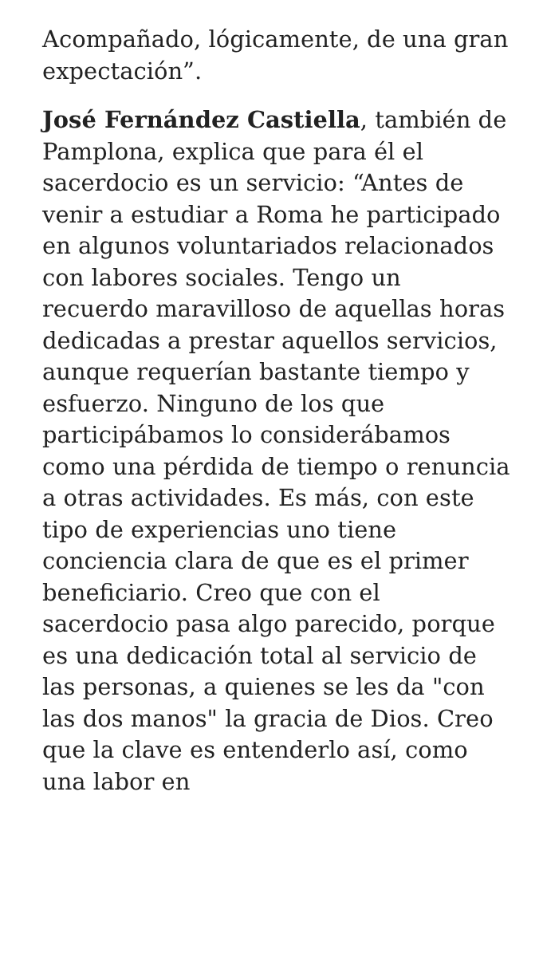Acompañado, lógicamente, de una gran expectación”.
José Fernández Castiella, también de Pamplona, explica que para él el sacerdocio es un servicio: “Antes de venir a estudiar a Roma he participado en algunos voluntariados relacionados con labores sociales. Tengo un recuerdo maravilloso de aquellas horas dedicadas a prestar aquellos servicios, aunque requerían bastante tiempo y esfuerzo. Ninguno de los que participábamos lo considerábamos como una pérdida de tiempo o renuncia a otras actividades. Es más, con este tipo de experiencias uno tiene conciencia clara de que es el primer beneficiario. Creo que con el sacerdocio pasa algo parecido, porque es una dedicación total al servicio de las personas, a quienes se les da "con las dos manos" la gracia de Dios. Creo que la clave es entenderlo así, como una labor en